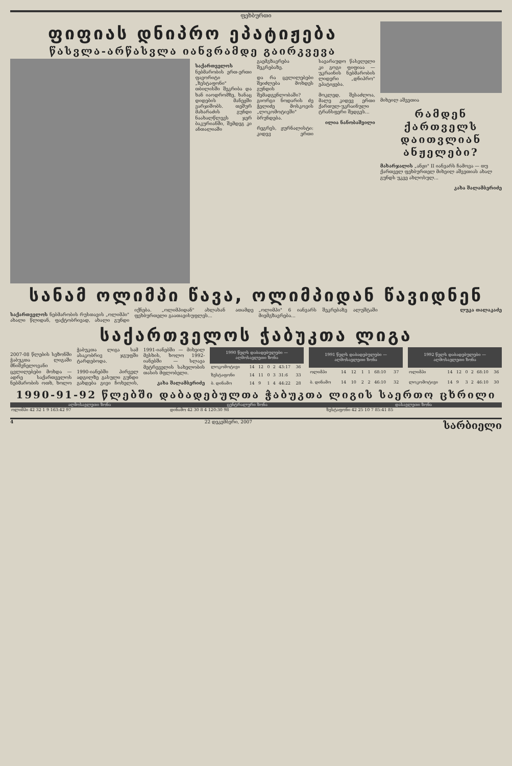ფეხბურთი
ფიფიას დნიპრო ეპატიჟება
წასვლა-არწასვლა იანვრამდე გაირკვევა
საქართველოს ნებმარობის ერთ-ერთი ფავორიტი „ზესტაფონი" თბილისში შეკრიბა და ხან იაოდრომზე, ხანაც დიდების მანეჟში ვარჯიშობს. თეშურ მახარაძის გუნდი ნაახალწლევს ჯერ ბაკურიანში, შემდეგ კი ანთალიაში გაემგზავრება შეკრებაზე.
და რა ცვლილებები შეიძლება მოხდეს გუნდის შემადგენლობაში? გიორგი ნოდარის ძე ჭელიძე მოსკოვის „ლოკომოტივში" ბრუნდება.
რეგრეს, ჟურნალისტი: კიდევ ერთი სავარაუდო წასვლელი კი გოგი ფიფიაა — უკრაინის ნებმარობის ლიდერი „დნიპრო" ეპატიჟება.
მოკლედ, შესაძლოა, მალე კიდევ ერთი ქართულ-უკრაინული ტრანსფერი შედგეს...
ილია ნანობაშვილი
მიხეილ აშვეთია
რამდენ ქართველს დაითვლიან ანჟელები?
მახარჯალის „ანჟი" II იანვარს ჩამოვა — თუ ქართველ ფეხბურთელ მიხეილ აშვეთიას ახალ გუნდს უკვე ახლოსულ...
კახა შალამბერიძე
სანამ ოლიმპი წავა, ოლიმპიდან წავიდნენ
საქართველოს ნებმარობის რუსთავის „ოლიმპი" ახალი წლიდან, ფაქტობრივად, ახალი გუნდი იქნება. „ოლიმპიდან" ახლახან ათამდე ფეხბურთელი გაათავისუფლეს...
„ოლიმპი" 6 იანვარს შეკრებაზე ალუშტაში მიემგზავრება...
ლუკა თალაკაძე
საქართველოს ჭაბუკთა ლიგა
2007-08 წლების სეზონში ჭაბუკთა ლიგაში მნიშვნელოვანი ცვლილებები მოხდა — ადრე საქართველოს ნებმარობის ოთხ, ხოლო ჭაბუკთა ლიგა სამ ასაკობრივ ჯგუფში ტარდებოდა.
1990-იანებში პირველ ადგილზე გასული გუნდი გახდება გივი ჩოხელის, 1991-იანებში — მიხეილ მესხის, ხოლო 1992-იანებში — სლავა მეტრეველის სახელობის თასის მფლობელი.
კახა შალამბერიძე
| 1990 წელს დაბადებულები — აღმოსავლეთი ზონა | | | | | | |
| --- | --- | --- | --- | --- | --- | --- |
| ლოკომოტივი | 14 | 12 | 0 | 2 | 43:17 | 36 |
| ზესტაფონი | 14 | 11 | 0 | 3 | 31:6 | 33 |
| ბ. დინამო | 14 | 9 | 1 | 4 | 44:22 | 28 |
| 1991 წელს დაბადებულები — აღმოსავლეთი ზონა | | | | | | |
| --- | --- | --- | --- | --- | --- | --- |
| ოლიმპი | 14 | 12 | 1 | 1 | 68:10 | 37 |
| ბ. დინამო | 14 | 10 | 2 | 2 | 46:10 | 32 |
| 1992 წელს დაბადებულები — აღმოსავლეთი ზონა | | | | | | |
| --- | --- | --- | --- | --- | --- | --- |
| ოლიმპი | 14 | 12 | 0 | 2 | 68:10 | 36 |
| ლოკომოტივი | 14 | 9 | 3 | 2 | 46:10 | 30 |
1990-91-92 წლებში დაბადებულთა ჭაბუკთა ლიგის საერთო ცხრილი
| აღმოსავლეთი ზონა | ცენტრალური ზონა | დასავლეთი ზონა |
| --- | --- | --- |
| ოლიმპი 42 32 1 9 163:42 97 | დინამო 42 30 8 4 120:30 98 | ზესტაფონი 42 25 10 7 85:41 85 |
4 22 დეკემბერი, 2007 სარბიელი